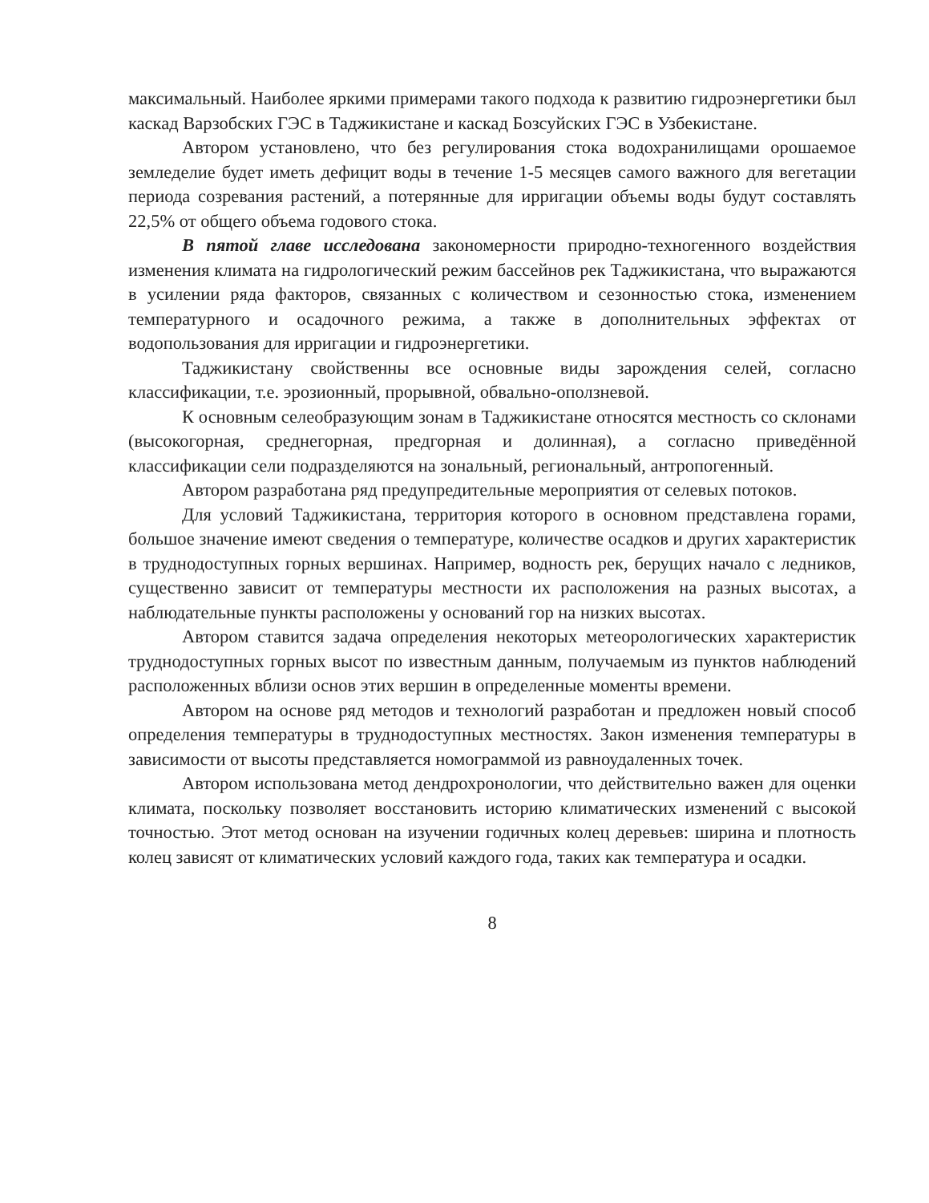максимальный. Наиболее яркими примерами такого подхода к развитию гидроэнергетики был каскад Варзобских ГЭС в Таджикистане и каскад Бозсуйских ГЭС в Узбекистане.
Автором установлено, что без регулирования стока водохранилищами орошаемое земледелие будет иметь дефицит воды в течение 1-5 месяцев самого важного для вегетации периода созревания растений, а потерянные для ирригации объемы воды будут составлять 22,5% от общего объема годового стока.
В пятой главе исследована закономерности природно-техногенного воздействия изменения климата на гидрологический режим бассейнов рек Таджикистана, что выражаются в усилении ряда факторов, связанных с количеством и сезонностью стока, изменением температурного и осадочного режима, а также в дополнительных эффектах от водопользования для ирригации и гидроэнергетики.
Таджикистану свойственны все основные виды зарождения селей, согласно классификации, т.е. эрозионный, прорывной, обвально-оползневой.
К основным селеобразующим зонам в Таджикистане относятся местность со склонами (высокогорная, среднегорная, предгорная и долинная), а согласно приведённой классификации сели подразделяются на зональный, региональный, антропогенный.
Автором разработана ряд предупредительные мероприятия от селевых потоков.
Для условий Таджикистана, территория которого в основном представлена горами, большое значение имеют сведения о температуре, количестве осадков и других характеристик в труднодоступных горных вершинах. Например, водность рек, берущих начало с ледников, существенно зависит от температуры местности их расположения на разных высотах, а наблюдательные пункты расположены у оснований гор на низких высотах.
Автором ставится задача определения некоторых метеорологических характеристик труднодоступных горных высот по известным данным, получаемым из пунктов наблюдений расположенных вблизи основ этих вершин в определенные моменты времени.
Автором на основе ряд методов и технологий разработан и предложен новый способ определения температуры в труднодоступных местностях. Закон изменения температуры в зависимости от высоты представляется номограммой из равноудаленных точек.
Автором использована метод дендрохронологии, что действительно важен для оценки климата, поскольку позволяет восстановить историю климатических изменений с высокой точностью. Этот метод основан на изучении годичных колец деревьев: ширина и плотность колец зависят от климатических условий каждого года, таких как температура и осадки.
8